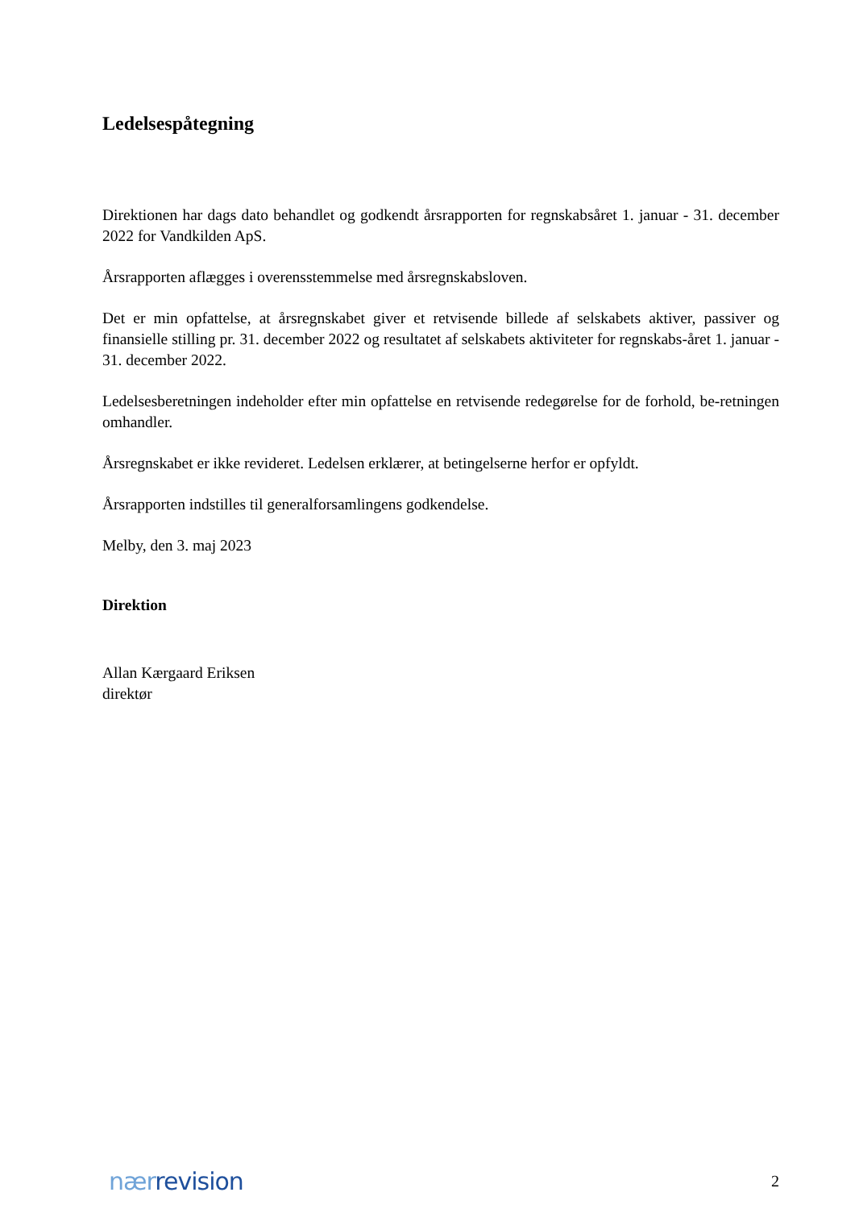Ledelsespåtegning
Direktionen har dags dato behandlet og godkendt årsrapporten for regnskabsåret 1. januar - 31. december 2022 for Vandkilden ApS.
Årsrapporten aflægges i overensstemmelse med årsregnskabsloven.
Det er min opfattelse, at årsregnskabet giver et retvisende billede af selskabets aktiver, passiver og finansielle stilling pr. 31. december 2022 og resultatet af selskabets aktiviteter for regnskabs-året 1. januar - 31. december 2022.
Ledelsesberetningen indeholder efter min opfattelse en retvisende redegørelse for de forhold, be-retningen omhandler.
Årsregnskabet er ikke revideret. Ledelsen erklærer, at betingelserne herfor er opfyldt.
Årsrapporten indstilles til generalforsamlingens godkendelse.
Melby, den 3. maj 2023
Direktion
Allan Kærgaard Eriksen
direktør
nær revision
2